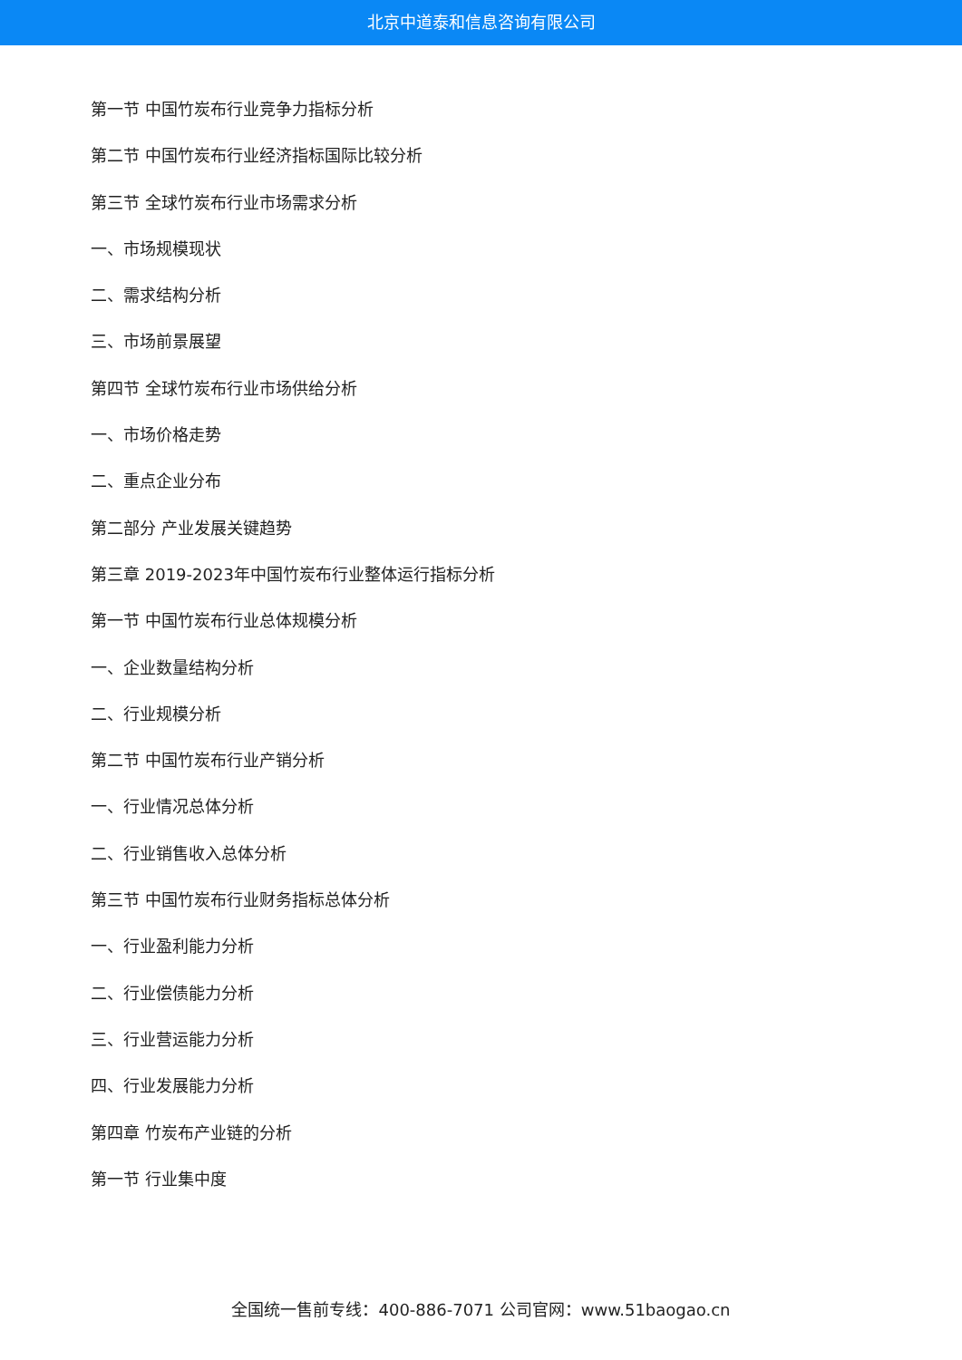北京中道泰和信息咨询有限公司
第一节 中国竹炭布行业竞争力指标分析
第二节 中国竹炭布行业经济指标国际比较分析
第三节 全球竹炭布行业市场需求分析
一、市场规模现状
二、需求结构分析
三、市场前景展望
第四节 全球竹炭布行业市场供给分析
一、市场价格走势
二、重点企业分布
第二部分 产业发展关键趋势
第三章 2019-2023年中国竹炭布行业整体运行指标分析
第一节 中国竹炭布行业总体规模分析
一、企业数量结构分析
二、行业规模分析
第二节 中国竹炭布行业产销分析
一、行业情况总体分析
二、行业销售收入总体分析
第三节 中国竹炭布行业财务指标总体分析
一、行业盈利能力分析
二、行业偿债能力分析
三、行业营运能力分析
四、行业发展能力分析
第四章 竹炭布产业链的分析
第一节 行业集中度
全国统一售前专线：400-886-7071 公司官网：www.51baogao.cn